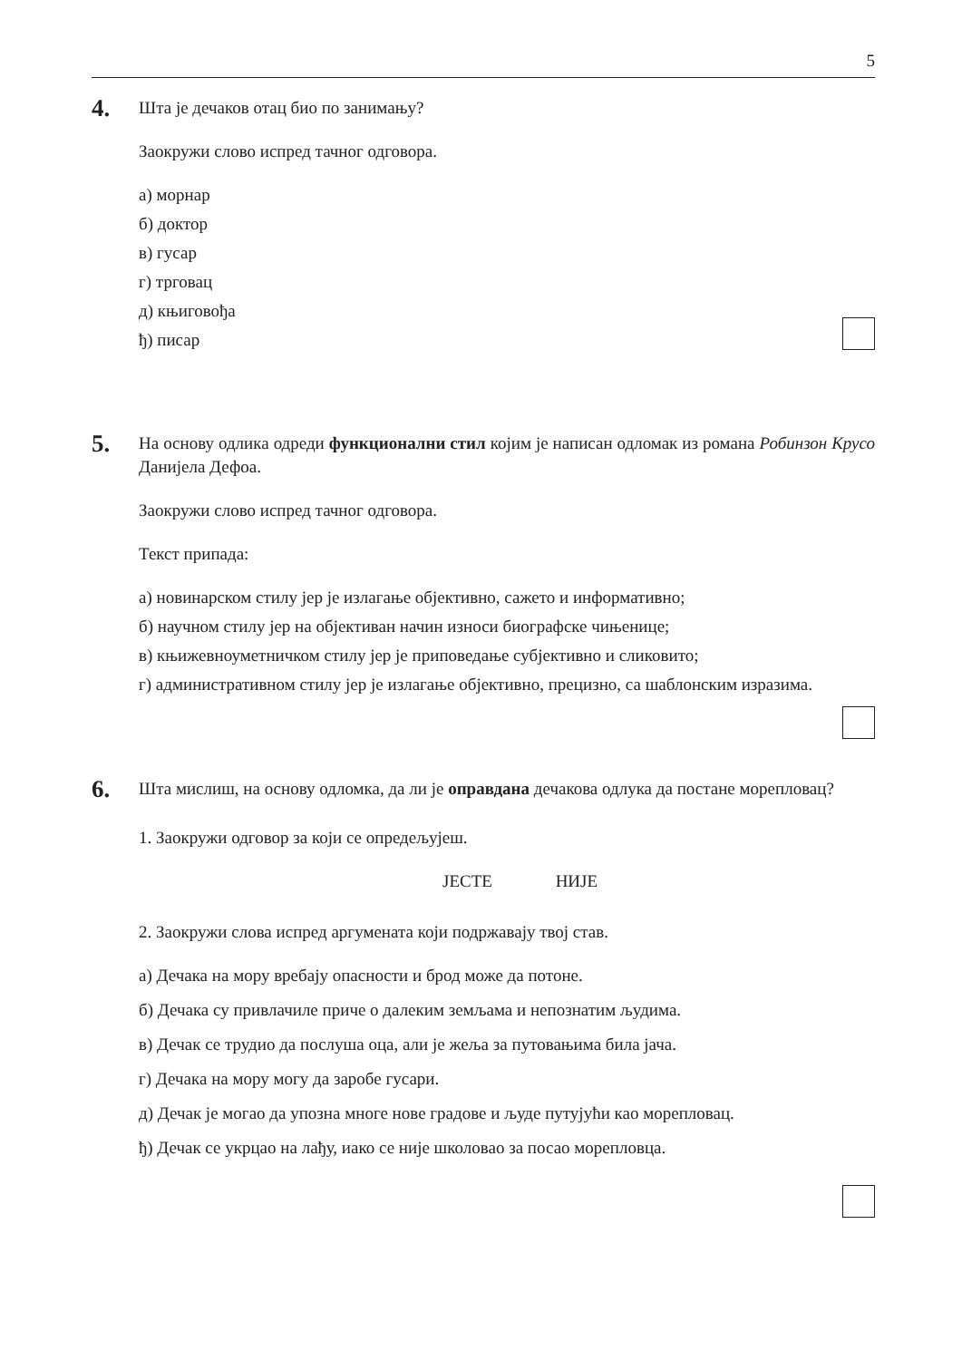5
4.
Шта је дечаков отац био по занимању?
Заокружи слово испред тачног одговора.
а) морнар
б) доктор
в) гусар
г) трговац
д) књиговођа
ђ) писар
5.
На основу одлика одреди функционални стил којим је написан одломак из романа Робинзон Крусо Данијела Дефоа.
Заокружи слово испред тачног одговора.
Текст припада:
а) новинарском стилу јер је излагање објективно, сажето и информативно;
б) научном стилу јер на објективан начин износи биографске чињенице;
в) књижевноуметничком стилу јер је приповедање субјективно и сликовито;
г) административном стилу јер је излагање објективно, прецизно, са шаблонским изразима.
6.
Шта мислиш, на основу одломка, да ли је оправдана дечакова одлука да постане морепловац?
1. Заокружи одговор за који се опредељујеш.
ЈЕСТЕ НИЈЕ
2. Заокружи слова испред аргумената који подржавају твој став.
а) Дечака на мору вребају опасности и брод може да потоне.
б) Дечака су привлачиле приче о далеким земљама и непознатим људима.
в) Дечак се трудио да послуша оца, али је жеља за путовањима била јача.
г) Дечака на мору могу да заробе гусари.
д) Дечак је могао да упозна многе нове градове и људе путујући као морепловац.
ђ) Дечак се укрцао на лађу, иако се није школовао за посао морепловца.